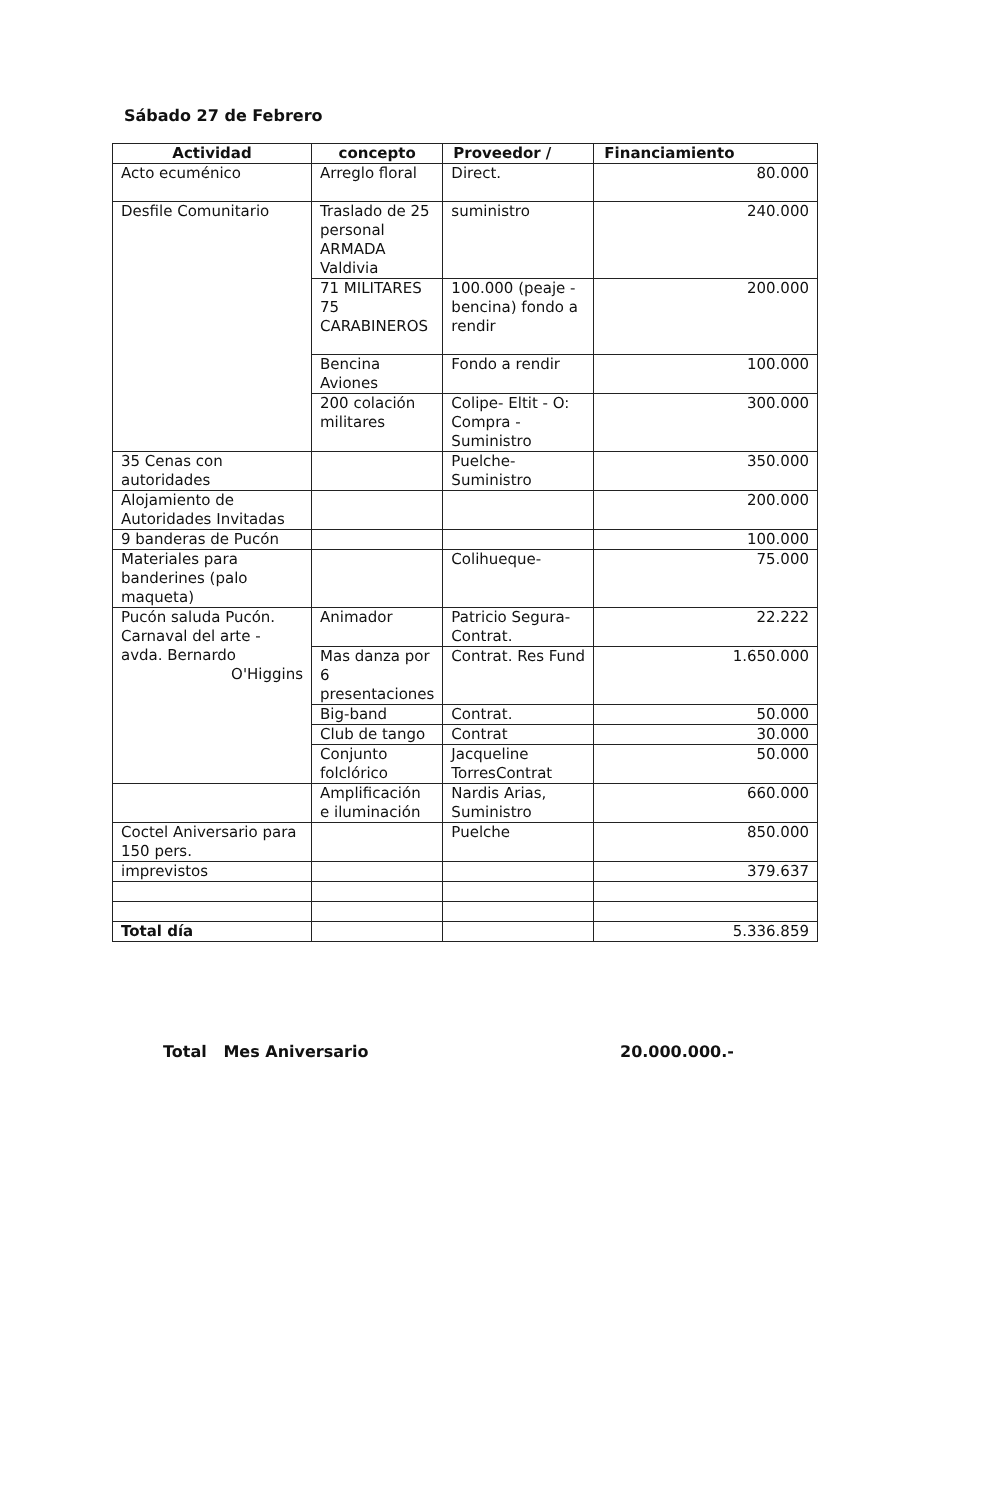Sábado 27 de Febrero
| Actividad | concepto | Proveedor / | Financiamiento |
| --- | --- | --- | --- |
| Acto ecuménico | Arreglo floral | Direct. | 80.000 |
| Desfile Comunitario | Traslado de 25 personal ARMADA Valdivia | suministro | 240.000 |
| | 71 MILITARES 75 CARABINEROS | 100.000 (peaje - bencina) fondo a rendir | 200.000 |
| | Bencina Aviones | Fondo a rendir | 100.000 |
| | 200 colación militares | Colipe- Eltit - O: Compra - Suministro | 300.000 |
| 35 Cenas con autoridades | | Puelche-Suministro | 350.000 |
| Alojamiento de Autoridades Invitadas | | | 200.000 |
| 9 banderas de Pucón | | | 100.000 |
| Materiales para banderines (palo maqueta) | | Colihueque- | 75.000 |
| Pucón saluda Pucón. Carnaval del arte - avda. Bernardo O'Higgins | Animador | Patricio Segura-Contrat. | 22.222 |
| | Mas danza por 6 presentaciones | Contrat. Res Fund | 1.650.000 |
| | Big-band | Contrat. | 50.000 |
| | Club de tango | Contrat | 30.000 |
| | Conjunto folclórico | Jacqueline TorresContrat | 50.000 |
| | Amplificación e iluminación | Nardis Arias, Suministro | 660.000 |
| Coctel Aniversario para 150 pers. | | Puelche | 850.000 |
| imprevistos | | | 379.637 |
| Total día | | | 5.336.859 |
Total Mes Aniversario 20.000.000.-